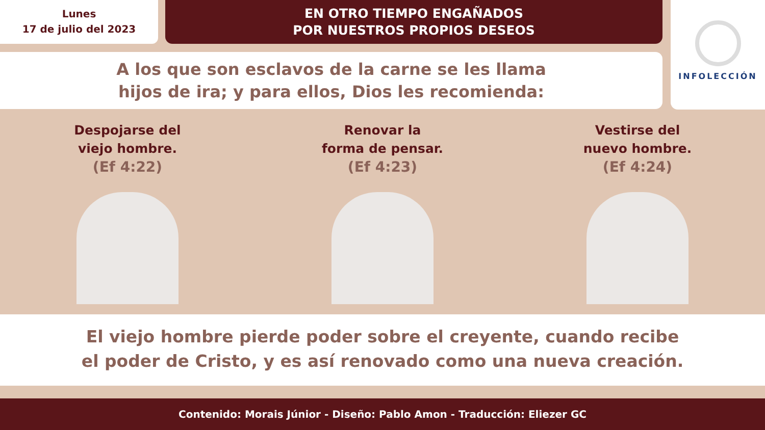Lunes
17 de julio del 2023
EN OTRO TIEMPO ENGAÑADOS
POR NUESTROS PROPIOS DESEOS
INFOLECCIÓN
A los que son esclavos de la carne se les llama
hijos de ira; y para ellos, Dios les recomienda:
Despojarse del
viejo hombre.
(Ef 4:22)
Renovar la
forma de pensar.
(Ef 4:23)
Vestirse del
nuevo hombre.
(Ef 4:24)
El viejo hombre pierde poder sobre el creyente, cuando recibe
el poder de Cristo, y es así renovado como una nueva creación.
Contenido: Morais Júnior - Diseño: Pablo Amon - Traducción: Eliezer GC